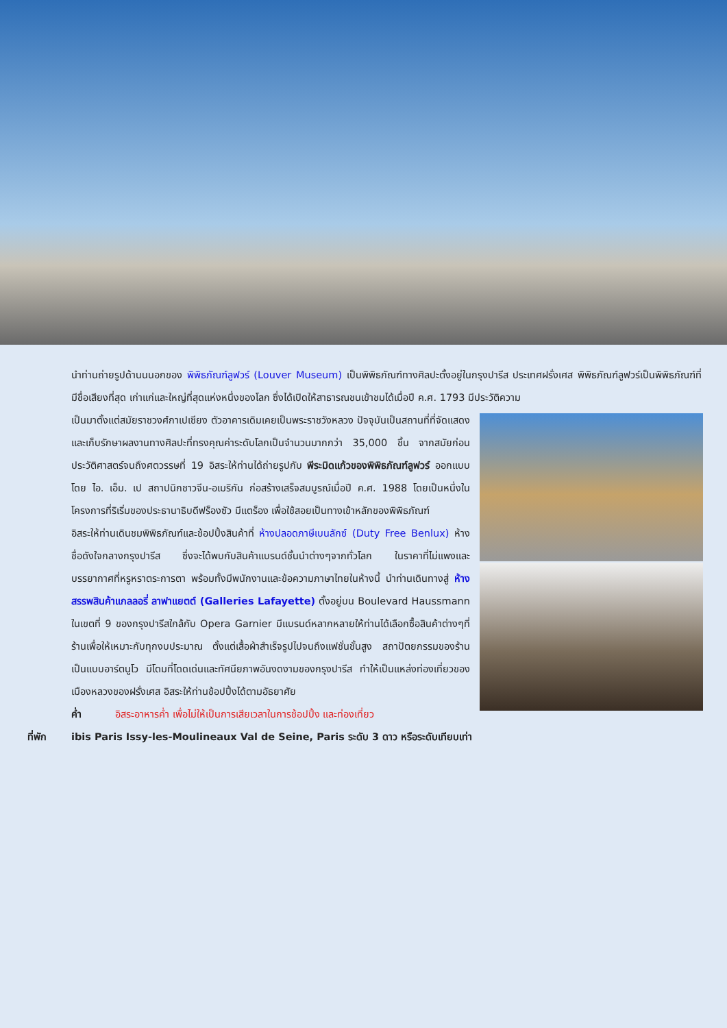นำท่านถ่ายรูปด้านนนอกของ พิพิธภัณฑ์ลูฟวร์ (Louver Museum) เป็นพิพิธภัณฑ์ทางศิลปะตั้งอยู่ในกรุงปารีส ประเทศฝรั่งเศส พิพิธภัณฑ์ลูฟวร์เป็นพิพิธภัณฑ์ที่มีชื่อเสียงที่สุด เก่าแก่และใหญ่ที่สุดแห่งหนึ่งของโลก ซึ่งได้เปิดให้สาธารณชนเข้าชมได้เมื่อปี ค.ศ. 1793 มีประวัติความ
เป็นมาตั้งแต่สมัยราชวงศ์กาเปเซียง ตัวอาคารเดิมเคยเป็นพระราชวังหลวง ปัจจุบันเป็นสถานที่ที่จัดแสดงและเก็บรักษาผลงานทางศิลปะที่ทรงคุณค่าระดับโลกเป็นจำนวนมากกว่า 35,000 ชิ้น จากสมัยก่อนประวัติศาสตร์จนถึงศตวรรษที่ 19 อิสระให้ท่านได้ถ่ายรูปกับ พีระมิดแก้วของพิพิธภัณฑ์ลูฟวร์ ออกแบบโดย ไอ. เอ็ม. เป สถาปนิกชาวจีน-อเมริกัน ก่อสร้างเสร็จสมบูรณ์เมื่อปี ค.ศ. 1988 โดยเป็นหนึ่งในโครงการที่ริเริ่มของประธานาธิบดีฟร็องซัว มีแตร็อง เพื่อใช้สอยเป็นทางเข้าหลักของพิพิธภัณฑ์
อิสระให้ท่านเดินชมพิพิธภัณฑ์และช้อปปิ้งสินค้าที่ ห้างปลอดภาษีเบนลักซ์ (Duty Free Benlux) ห้างชื่อดังใจกลางกรุงปารีส ซึ่งจะได้พบกับสินค้าแบรนด์ชั้นนำต่างๆจากทั่วโลก ในราคาที่ไม่แพงและบรรยากาศที่หรูหราตระการตา พร้อมทั้งมีพนักงานและข้อความภาษาไทยในห้างนี้ นำท่านเดินทางสู่ ห้างสรรพสินค้าแกลลอรี่ ลาฟาแยตต์ (Galleries Lafayette) ตั้งอยู่บน Boulevard Haussmann ในเขตที่ 9 ของกรุงปารีสใกล้กับ Opera Garnier มีแบรนด์หลากหลายให้ท่านได้เลือกซื้อสินค้าต่างๆที่ร้านเพื่อให้เหมาะกับทุกงบประมาณ ตั้งแต่เสื้อผ้าสำเร็จรูปไปจนถึงแฟชั่นชั้นสูง สถาปัตยกรรมของร้านเป็นแบบอาร์ตนูโว มีโดมที่โดดเด่นและทัศนียภาพอันงดงามของกรุงปารีส ทำให้เป็นแหล่งท่องเที่ยวของเมืองหลวงของฝรั่งเศส อิสระให้ท่านช้อปปิ้งได้ตามอัธยาศัย
ค่ำ อิสระอาหารค่ำ เพื่อไม่ให้เป็นการเสียเวลาในการช้อปปิ้ง และท่องเที่ยว
ที่พัก ibis Paris Issy-les-Moulineaux Val de Seine, Paris ระดับ 3 ดาว หรือระดับเทียบเท่า